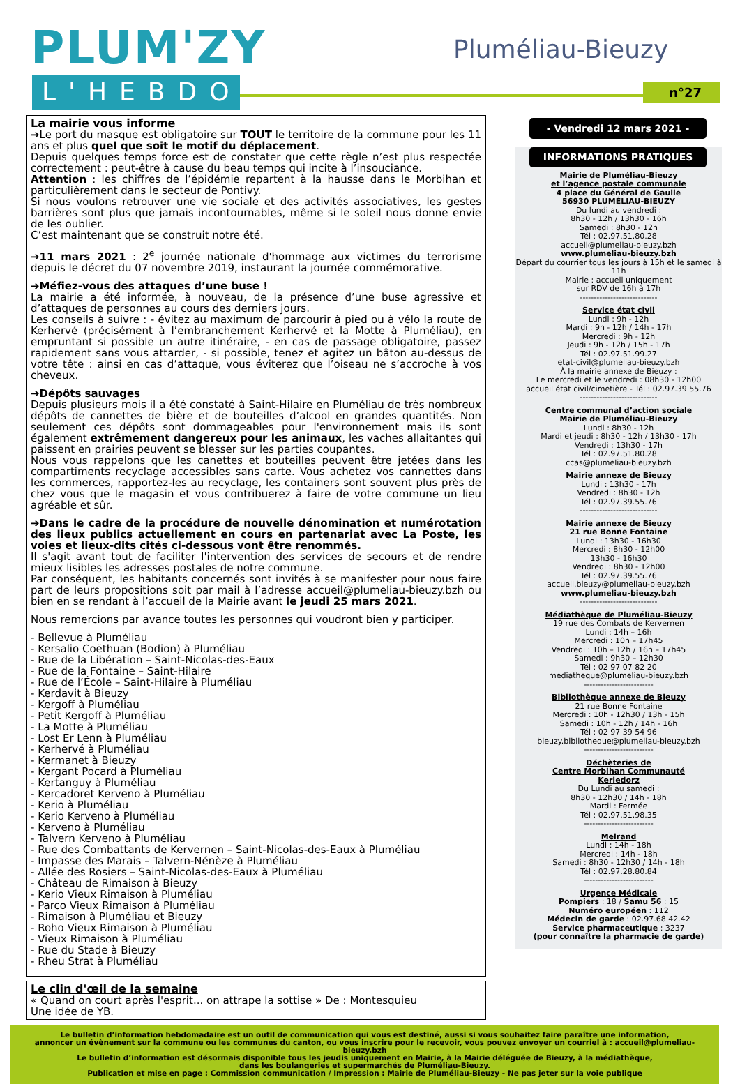PLUM'ZY
L'HEBDO
Pluméliau-Bieuzy
n°27
La mairie vous informe
➔Le port du masque est obligatoire sur TOUT le territoire de la commune pour les 11 ans et plus quel que soit le motif du déplacement.
Depuis quelques temps force est de constater que cette règle n’est plus respectée correctement : peut-être à cause du beau temps qui incite à l’insouciance.
Attention : les chiffres de l’épidémie repartent à la hausse dans le Morbihan et particulièrement dans le secteur de Pontivy.
Si nous voulons retrouver une vie sociale et des activités associatives, les gestes barrières sont plus que jamais incontournables, même si le soleil nous donne envie de les oublier.
C’est maintenant que se construit notre été.
➔11 mars 2021 : 2<sup>e</sup> journée nationale d'hommage aux victimes du terrorisme depuis le décret du 07 novembre 2019, instaurant la journée commémorative.
➔Méfiez-vous des attaques d’une buse !
La mairie a été informée, à nouveau, de la présence d’une buse agressive et d’attaques de personnes au cours des derniers jours.
Les conseils à suivre : - évitez au maximum de parcourir à pied ou à vélo la route de Kerhervé (précisément à l’embranchement Kerhervé et la Motte à Pluméliau), en empruntant si possible un autre itinéraire, - en cas de passage obligatoire, passez rapidement sans vous attarder, - si possible, tenez et agitez un bâton au-dessus de votre tête : ainsi en cas d’attaque, vous éviterez que l’oiseau ne s’accroche à vos cheveux.
➔Dépôts sauvages
Depuis plusieurs mois il a été constaté à Saint-Hilaire en Pluméliau de très nombreux dépôts de cannettes de bière et de bouteilles d’alcool en grandes quantités. Non seulement ces dépôts sont dommageables pour l'environnement mais ils sont également extrêmement dangereux pour les animaux, les vaches allaitantes qui paissent en prairies peuvent se blesser sur les parties coupantes.
Nous vous rappelons que les canettes et bouteilles peuvent être jetées dans les compartiments recyclage accessibles sans carte. Vous achetez vos cannettes dans les commerces, rapportez-les au recyclage, les containers sont souvent plus près de chez vous que le magasin et vous contribuerez à faire de votre commune un lieu agréable et sûr.
➔Dans le cadre de la procédure de nouvelle dénomination et numérotation des lieux publics actuellement en cours en partenariat avec La Poste, les voies et lieux-dits cités ci-dessous vont être renommés.
Il s'agit avant tout de faciliter l'intervention des services de secours et de rendre mieux lisibles les adresses postales de notre commune.
Par conséquent, les habitants concernés sont invités à se manifester pour nous faire part de leurs propositions soit par mail à l’adresse accueil@plumeliau-bieuzy.bzh ou bien en se rendant à l’accueil de la Mairie avant le jeudi 25 mars 2021.
Nous remercions par avance toutes les personnes qui voudront bien y participer.
- Bellevue à Pluméliau
- Kersalio Coëthuan (Bodion) à Pluméliau
- Rue de la Libération – Saint-Nicolas-des-Eaux
- Rue de la Fontaine – Saint-Hilaire
- Rue de l’École – Saint-Hilaire à Pluméliau
- Kerdavit à Bieuzy
- Kergoff à Pluméliau
- Petit Kergoff à Pluméliau
- La Motte à Pluméliau
- Lost Er Lenn à Pluméliau
- Kerhervé à Pluméliau
- Kermanet à Bieuzy
- Kergant Pocard à Pluméliau
- Kertanguy à Pluméliau
- Kercadoret Kerveno à Pluméliau
- Kerio à Pluméliau
- Kerio Kerveno à Pluméliau
- Kerveno à Pluméliau
- Talvern Kerveno à Pluméliau
- Rue des Combattants de Kervernen – Saint-Nicolas-des-Eaux à Pluméliau
- Impasse des Marais – Talvern-Nénèze à Pluméliau
- Allée des Rosiers – Saint-Nicolas-des-Eaux à Pluméliau
- Château de Rimaison à Bieuzy
- Kerio Vieux Rimaison à Pluméliau
- Parco Vieux Rimaison à Pluméliau
- Rimaison à Pluméliau et Bieuzy
- Roho Vieux Rimaison à Pluméliau
- Vieux Rimaison à Pluméliau
- Rue du Stade à Bieuzy
- Rheu Strat à Pluméliau
Le clin d'œil de la semaine
« Quand on court après l'esprit... on attrape la sottise » De : Montesquieu
Une idée de YB.
- Vendredi 12 mars 2021 -
INFORMATIONS PRATIQUES
Mairie de Pluméliau-Bieuzy
et l’agence postale communale
4 place du Général de Gaulle
56930 PLUMÉLIAU-BIEUZY
Du lundi au vendredi :
8h30 - 12h / 13h30 - 16h
Samedi : 8h30 - 12h
Tél : 02.97.51.80.28
accueil@plumeliau-bieuzy.bzh
www.plumeliau-bieuzy.bzh
Départ du courrier tous les jours à 15h et le samedi à 11h
Mairie : accueil uniquement
sur RDV de 16h à 17h
----------------------------
Service état civil
Lundi : 9h - 12h
Mardi : 9h - 12h / 14h - 17h
Mercredi : 9h - 12h
Jeudi : 9h - 12h / 15h - 17h
Tél : 02.97.51.99.27
etat-civil@plumeliau-bieuzy.bzh
À la mairie annexe de Bieuzy :
Le mercredi et le vendredi : 08h30 - 12h00
accueil état civil/cimetière - Tél : 02.97.39.55.76
----------------------------
Centre communal d’action sociale
Mairie de Pluméliau-Bieuzy
Lundi : 8h30 - 12h
Mardi et jeudi : 8h30 - 12h / 13h30 - 17h
Vendredi : 13h30 - 17h
Tél : 02.97.51.80.28
ccas@plumeliau-bieuzy.bzh
Mairie annexe de Bieuzy
Lundi : 13h30 - 17h
Vendredi : 8h30 - 12h
Tél : 02.97.39.55.76
----------------------------
Mairie annexe de Bieuzy
21 rue Bonne Fontaine
Lundi : 13h30 - 16h30
Mercredi : 8h30 - 12h00
13h30 - 16h30
Vendredi : 8h30 - 12h00
Tél : 02.97.39.55.76
accueil.bieuzy@plumeliau-bieuzy.bzh
www.plumeliau-bieuzy.bzh
----------------------------
Médiathèque de Pluméliau-Bieuzy
19 rue des Combats de Kervernen
Lundi : 14h – 16h
Mercredi : 10h – 17h45
Vendredi : 10h – 12h / 16h – 17h45
Samedi : 9h30 – 12h30
Tél : 02 97 07 82 20
mediatheque@plumeliau-bieuzy.bzh
-------------------------
Bibliothèque annexe de Bieuzy
21 rue Bonne Fontaine
Mercredi : 10h - 12h30 / 13h - 15h
Samedi : 10h - 12h / 14h - 16h
Tél : 02 97 39 54 96
bieuzy.bibliotheque@plumeliau-bieuzy.bzh
-------------------------
Déchèteries de
Centre Morbihan Communauté
Kerledorz
Du Lundi au samedi :
8h30 - 12h30 / 14h - 18h
Mardi : Fermée
Tél : 02.97.51.98.35
-------------------------
Melrand
Lundi : 14h - 18h
Mercredi : 14h - 18h
Samedi : 8h30 - 12h30 / 14h - 18h
Tél : 02.97.28.80.84
-------------------------
Urgence Médicale
Pompiers : 18 / Samu 56 : 15
Numéro européen : 112
Médecin de garde : 02.97.68.42.42
Service pharmaceutique : 3237
(pour connaître la pharmacie de garde)
Le bulletin d’information hebdomadaire est un outil de communication qui vous est destiné, aussi si vous souhaitez faire paraître une information,
annoncer un évènement sur la commune ou les communes du canton, ou vous inscrire pour le recevoir, vous pouvez envoyer un courriel à : accueil@plumeliau-bieuzy.bzh
Le bulletin d’information est désormais disponible tous les jeudis uniquement en Mairie, à la Mairie déléguée de Bieuzy, à la médiathèque,
dans les boulangeries et supermarchés de Pluméliau-Bieuzy.
Publication et mise en page : Commission communication / Impression : Mairie de Pluméliau-Bieuzy - Ne pas jeter sur la voie publique